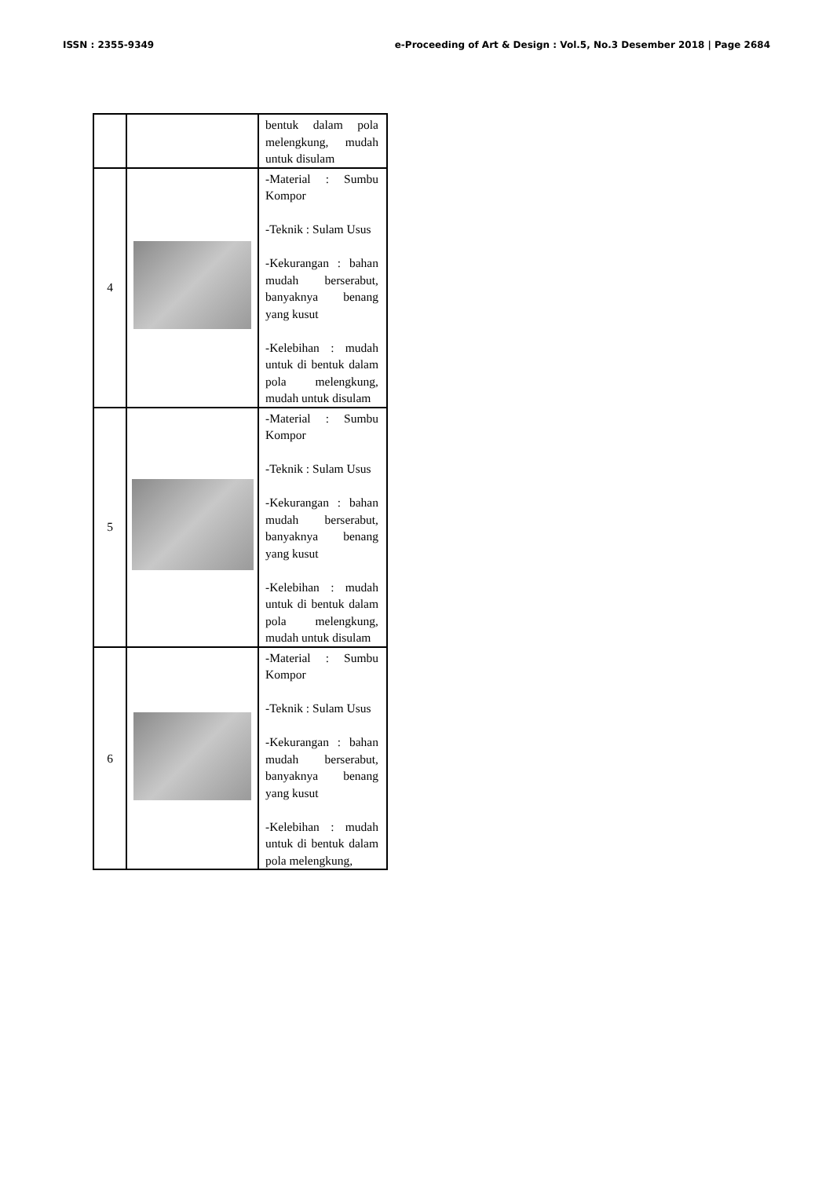ISSN : 2355-9349 e-Proceeding of Art & Design : Vol.5, No.3 Desember 2018 | Page 2684
| | | bentuk dalam pola melengkung, mudah untuk disulam |
| 4 | | -Material : Sumbu Kompor -Teknik : Sulam Usus -Kekurangan : bahan mudah berserabut, banyaknya benang yang kusut -Kelebihan : mudah untuk di bentuk dalam pola melengkung, mudah untuk disulam |
| 5 | | -Material : Sumbu Kompor -Teknik : Sulam Usus -Kekurangan : bahan mudah berserabut, banyaknya benang yang kusut -Kelebihan : mudah untuk di bentuk dalam pola melengkung, mudah untuk disulam |
| 6 | | -Material : Sumbu Kompor -Teknik : Sulam Usus -Kekurangan : bahan mudah berserabut, banyaknya benang yang kusut -Kelebihan : mudah untuk di bentuk dalam pola melengkung, |